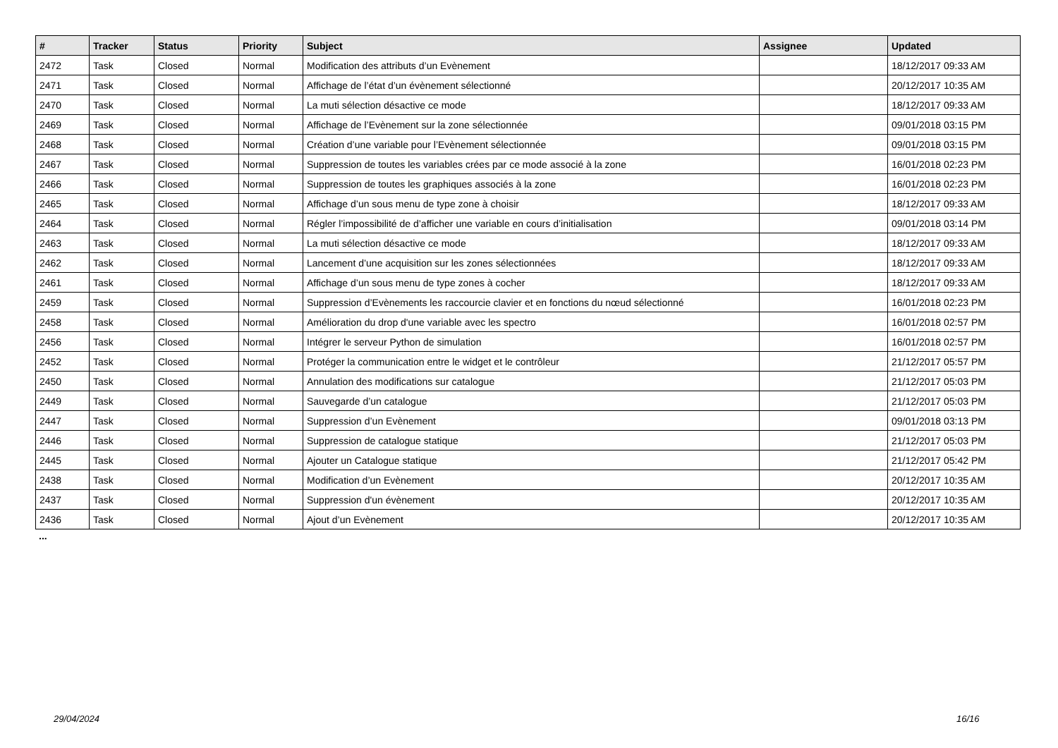| # | Tracker | Status | Priority | Subject | Assignee | Updated |
| --- | --- | --- | --- | --- | --- | --- |
| 2472 | Task | Closed | Normal | Modification des attributs d’un Evènement | | 18/12/2017 09:33 AM |
| 2471 | Task | Closed | Normal | Affichage de l’état d’un évènement sélectionné | | 20/12/2017 10:35 AM |
| 2470 | Task | Closed | Normal | La muti sélection désactive ce mode | | 18/12/2017 09:33 AM |
| 2469 | Task | Closed | Normal | Affichage de l’Evènement sur la zone sélectionnée | | 09/01/2018 03:15 PM |
| 2468 | Task | Closed | Normal | Création d’une variable pour l’Evènement sélectionnée | | 09/01/2018 03:15 PM |
| 2467 | Task | Closed | Normal | Suppression de toutes les variables crées par ce mode associé à la zone | | 16/01/2018 02:23 PM |
| 2466 | Task | Closed | Normal | Suppression de toutes les graphiques associés à la zone | | 16/01/2018 02:23 PM |
| 2465 | Task | Closed | Normal | Affichage d’un sous menu de type zone à choisir | | 18/12/2017 09:33 AM |
| 2464 | Task | Closed | Normal | Régler l’impossibilité de d’afficher une variable en cours d’initialisation | | 09/01/2018 03:14 PM |
| 2463 | Task | Closed | Normal | La muti sélection désactive ce mode | | 18/12/2017 09:33 AM |
| 2462 | Task | Closed | Normal | Lancement d’une acquisition sur les zones sélectionnées | | 18/12/2017 09:33 AM |
| 2461 | Task | Closed | Normal | Affichage d’un sous menu de type zones à cocher | | 18/12/2017 09:33 AM |
| 2459 | Task | Closed | Normal | Suppression d’Evènements les raccourcie clavier et en fonctions du nœud sélectionné | | 16/01/2018 02:23 PM |
| 2458 | Task | Closed | Normal | Amélioration du drop d'une variable avec les spectro | | 16/01/2018 02:57 PM |
| 2456 | Task | Closed | Normal | Intégrer le serveur Python de simulation | | 16/01/2018 02:57 PM |
| 2452 | Task | Closed | Normal | Protéger la communication entre le widget et le contrôleur | | 21/12/2017 05:57 PM |
| 2450 | Task | Closed | Normal | Annulation des modifications sur catalogue | | 21/12/2017 05:03 PM |
| 2449 | Task | Closed | Normal | Sauvegarde d’un catalogue | | 21/12/2017 05:03 PM |
| 2447 | Task | Closed | Normal | Suppression d’un Evènement | | 09/01/2018 03:13 PM |
| 2446 | Task | Closed | Normal | Suppression de catalogue statique | | 21/12/2017 05:03 PM |
| 2445 | Task | Closed | Normal | Ajouter un Catalogue statique | | 21/12/2017 05:42 PM |
| 2438 | Task | Closed | Normal | Modification d’un Evènement | | 20/12/2017 10:35 AM |
| 2437 | Task | Closed | Normal | Suppression d'un évènement | | 20/12/2017 10:35 AM |
| 2436 | Task | Closed | Normal | Ajout d’un Evènement | | 20/12/2017 10:35 AM |
...
29/04/2024 16/16